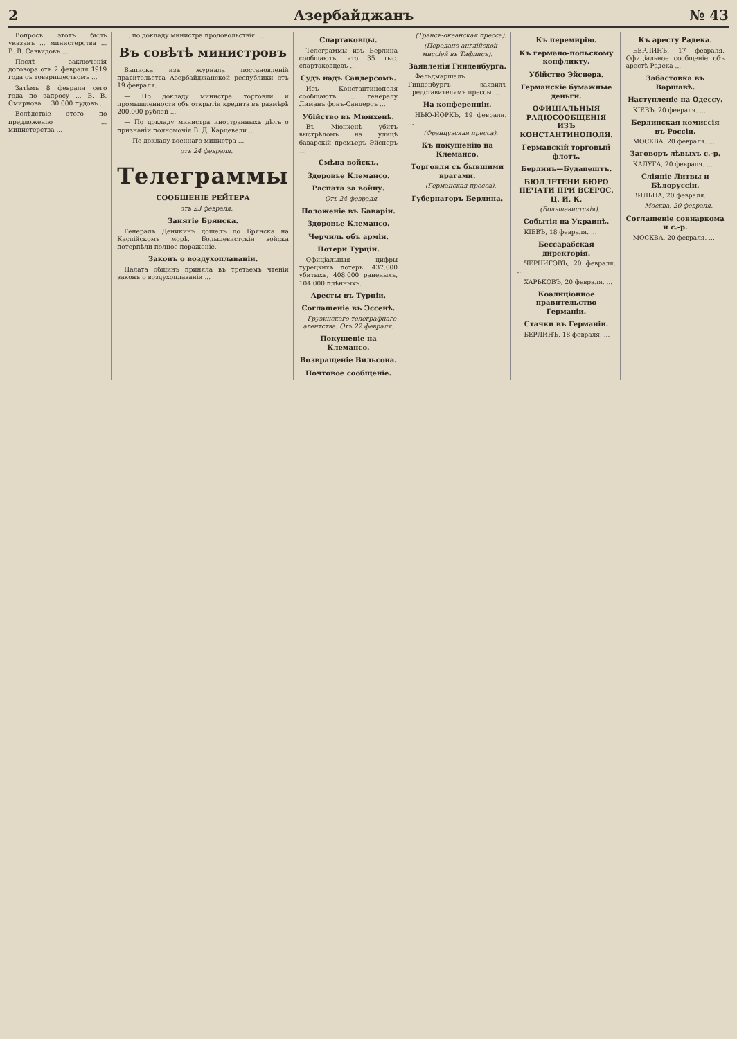2 Азербайджанъ № 43
Вопросъ этотъ былъ указанъ ... министерства ... В. В. Саввидовъ ...
Послѣ заключенія договора отъ 2 февраля 1919 года съ товариществомъ ...
Затѣмъ 8 февраля сего года по запросу ... В. В. Смирнова ... 30.000 пудовъ ...
Вслѣдствіе этого по предложенію ... министерства ...
... по докладу министра продовольствія ...
Въ совѣтѣ министровъ
Выписка изъ журнала постановленій правительства Азербайджанской республики отъ 19 февраля.
— По докладу министра торговли и промышленности объ открытіи кредита въ размѣрѣ 200.000 рублей ...
— По докладу министра иностранныхъ дѣлъ о признаніи полномочія В. Д. Карцевели ...
— По докладу военнаго министра ...
отъ 24 февраля.
Телеграммы
СООБЩЕНІЕ РЕЙТЕРА
отъ 23 февраля.
Занятіе Брянска.
Генералъ Деникинъ дошелъ до Брянска на Каспійскомъ морѣ. Большевистскія войска потерпѣли полное пораженіе.
Законъ о воздухоплаваніи.
Палата общинъ приняла въ третьемъ чтеніи законъ о воздухоплаваніи ...
Спартаковцы.
Телеграммы изъ Берлина сообщаютъ, что 35 тыс. спартаковцевъ ...
Судъ надъ Сандерсомъ.
Изъ Константинополя сообщаютъ ... генералу Лиманъ фонъ-Сандерсъ ...
Убійство въ Мюнхенѣ.
Въ Мюнхенѣ убитъ выстрѣломъ на улицѣ баварскій премьеръ Эйснеръ ...
Смѣна войскъ.
Здоровье Клемансо.
Распата за войну.
Отъ 24 февраля.
Положеніе въ Баваріи.
Здоровье Клемансо.
Черчиль объ арміи.
Потери Турціи.
Офиціальныя цифры турецкихъ потерь: 437.000 убитыхъ, 408.000 раненыхъ, 104.000 плѣнныхъ.
Аресты въ Турціи.
Соглашеніе въ Эссенѣ.
Грузинскаго телеграфнаго агентства. Отъ 22 февраля.
Покушеніе на Клемансо.
Возвращеніе Вильсона.
Почтовое сообщеніе.
(Трансъ-океанская пресса).
(Передано англійской миссіей въ Тифлисъ).
Заявленія Гинденбурга.
Фельдмаршалъ Гинденбургъ заявилъ представителямъ прессы ...
На конференціи.
НЬЮ-ЙОРКЪ, 19 февраля. ...
(Французская пресса).
Къ покушенію на Клемансо.
Торговля съ бывшими врагами.
(Германская пресса).
Губернаторъ Берлина.
Къ перемирію.
Къ германо-польскому конфликту.
Убійство Эйснера.
Германскіе бумажные деньги.
ОФИЦІАЛЬНЫЯ РАДІОСООБЩЕНІЯ ИЗЪ КОНСТАНТИНОПОЛЯ.
Германскій торговый флотъ.
Берлинъ—Будапештъ.
БЮЛЛЕТЕНИ БЮРО ПЕЧАТИ ПРИ ВСЕРОС. Ц. И. К.
(Большевистскія).
Событія на Украинѣ.
КІЕВЪ, 18 февраля. ...
Бессарабская директорія.
ЧЕРНИГОВЪ, 20 февраля. ...
ХАРЬКОВЪ, 20 февраля. ...
Коалиціонное правительство Германіи.
Стачки въ Германіи.
БЕРЛИНЪ, 18 февраля. ...
Къ аресту Радека.
БЕРЛИНЪ, 17 февраля. Офиціальное сообщеніе объ арестѣ Радека ...
Забастовка въ Варшавѣ.
Наступленіе на Одессу.
КІЕВЪ, 20 февраля. ...
Берлинская комиссія въ Россіи.
МОСКВА, 20 февраля. ...
Заговоръ лѣвыхъ с.-р.
КАЛУГА, 20 февраля. ...
Слiяніе Литвы и Бѣлоруссіи.
ВИЛЬНА, 20 февраля. ...
Москва, 20 февраля.
Соглашеніе совнаркома и с.-р.
МОСКВА, 20 февраля. ...